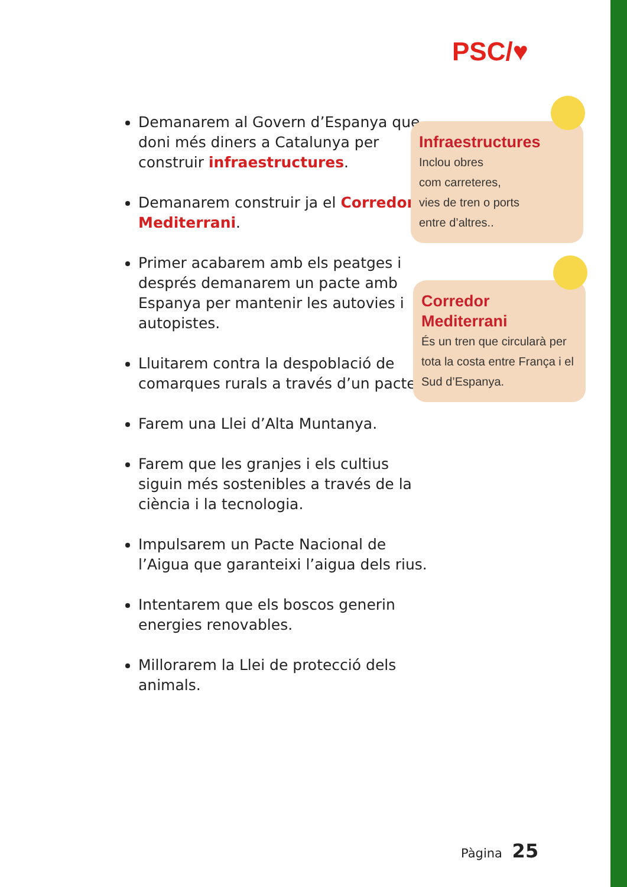PSC/♥
Demanarem al Govern d’Espanya que doni més diners a Catalunya per construir infraestructures.
Demanarem construir ja el Corredor Mediterrani.
Primer acabarem amb els peatges i després demanarem un pacte amb Espanya per mantenir les autovies i autopistes.
Lluitarem contra la despoblació de comarques rurals a través d’un pacte.
Farem una Llei d’Alta Muntanya.
Farem que les granjes i els cultius siguin més sostenibles a través de la ciència i la tecnologia.
Impulsarem un Pacte Nacional de l’Aigua que garanteixi l’aigua dels rius.
Intentarem que els boscos generin energies renovables.
Millorarem la Llei de protecció dels animals.
Infraestructures
Inclou obres
com carreteres,
vies de tren o ports
entre d’altres..
Corredor
Mediterrani
És un tren que circularà per tota la costa entre França i el Sud d’Espanya.
Pàgina 25